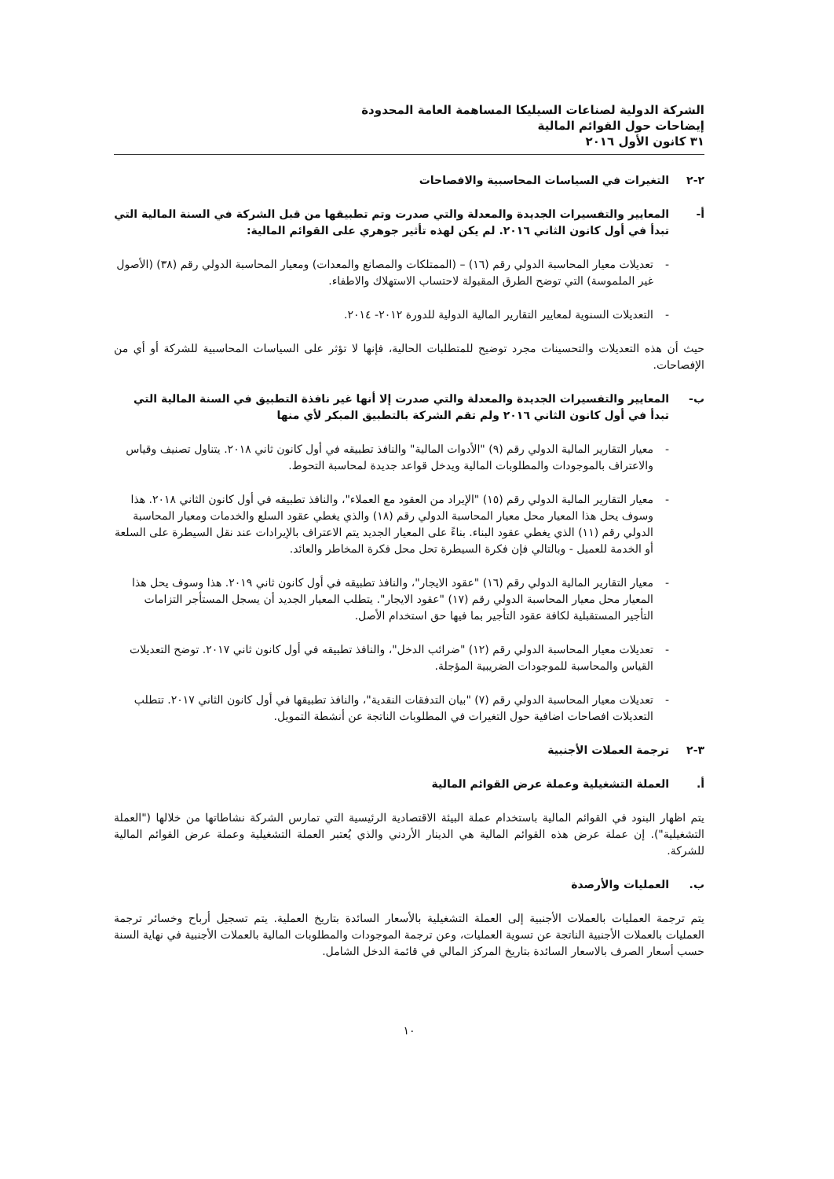الشركة الدولية لصناعات السيليكا المساهمة العامة المحدودة
إيضاحات حول القوائم المالية
٣١ كانون الأول ٢٠١٦
٢-٢ التغيرات في السياسات المحاسبية والافصاحات
أ- المعايير والتفسيرات الجديدة والمعدلة والتي صدرت وتم تطبيقها من قبل الشركة في السنة المالية التي تبدأ في أول كانون الثاني ٢٠١٦. لم يكن لهذه تأثير جوهري على القوائم المالية:
- تعديلات معيار المحاسبة الدولي رقم (١٦) – (الممتلكات والمصانع والمعدات) ومعيار المحاسبة الدولي رقم (٣٨) (الأصول غير الملموسة) التي توضح الطرق المقبولة لاحتساب الاستهلاك والاطفاء.
- التعديلات السنوية لمعايير التقارير المالية الدولية للدورة ٢٠١٢- ٢٠١٤.
حيث أن هذه التعديلات والتحسينات مجرد توضيح للمتطلبات الحالية، فإنها لا تؤثر على السياسات المحاسبية للشركة أو أي من الإفصاحات.
ب- المعايير والتفسيرات الجديدة والمعدلة والتي صدرت إلا أنها غير نافذة التطبيق في السنة المالية التي تبدأ في أول كانون الثاني ٢٠١٦ ولم تقم الشركة بالتطبيق المبكر لأي منها
- معيار التقارير المالية الدولي رقم (٩) "الأدوات المالية" والنافذ تطبيقه في أول كانون ثاني ٢٠١٨. يتناول تصنيف وقياس والاعتراف بالموجودات والمطلوبات المالية ويدخل قواعد جديدة لمحاسبة التحوط.
- معيار التقارير المالية الدولي رقم (١٥) "الإيراد من العقود مع العملاء"، والنافذ تطبيقه في أول كانون الثاني ٢٠١٨. هذا وسوف يحل هذا المعيار محل معيار المحاسبة الدولي رقم (١٨) والذي يغطي عقود السلع والخدمات ومعيار المحاسبة الدولي رقم (١١) الذي يغطي عقود البناء. بناءً على المعيار الجديد يتم الاعتراف بالإيرادات عند نقل السيطرة على السلعة أو الخدمة للعميل - وبالتالي فإن فكرة السيطرة تحل محل فكرة المخاطر والعائد.
- معيار التقارير المالية الدولي رقم (١٦) "عقود الايجار"، والنافذ تطبيقه في أول كانون ثاني ٢٠١٩. هذا وسوف يحل هذا المعيار محل معيار المحاسبة الدولي رقم (١٧) "عقود الايجار". يتطلب المعيار الجديد أن يسجل المستأجر التزامات التأجير المستقبلية لكافة عقود التأجير بما فيها حق استخدام الأصل.
- تعديلات معيار المحاسبة الدولي رقم (١٢) "ضرائب الدخل"، والنافذ تطبيقه في أول كانون ثاني ٢٠١٧. توضح التعديلات القياس والمحاسبة للموجودات الضريبية المؤجلة.
- تعديلات معيار المحاسبة الدولي رقم (٧) "بيان التدفقات النقدية"، والنافذ تطبيقها في أول كانون الثاني ٢٠١٧. تتطلب التعديلات افصاحات اضافية حول التغيرات في المطلوبات الناتجة عن أنشطة التمويل.
٣-٢ ترجمة العملات الأجنبية
أ. العملة التشغيلية وعملة عرض القوائم المالية
يتم اظهار البنود في القوائم المالية باستخدام عملة البيئة الاقتصادية الرئيسية التي تمارس الشركة نشاطاتها من خلالها ("العملة التشغيلية"). إن عملة عرض هذه القوائم المالية هي الدينار الأردني والذي يُعتبر العملة التشغيلية وعملة عرض القوائم المالية للشركة.
ب. العمليات والأرصدة
يتم ترجمة العمليات بالعملات الأجنبية إلى العملة التشغيلية بالأسعار السائدة بتاريخ العملية. يتم تسجيل أرباح وخسائر ترجمة العمليات بالعملات الأجنبية الناتجة عن تسوية العمليات، وعن ترجمة الموجودات والمطلوبات المالية بالعملات الأجنبية في نهاية السنة حسب أسعار الصرف بالاسعار السائدة بتاريخ المركز المالي في قائمة الدخل الشامل.
١٠